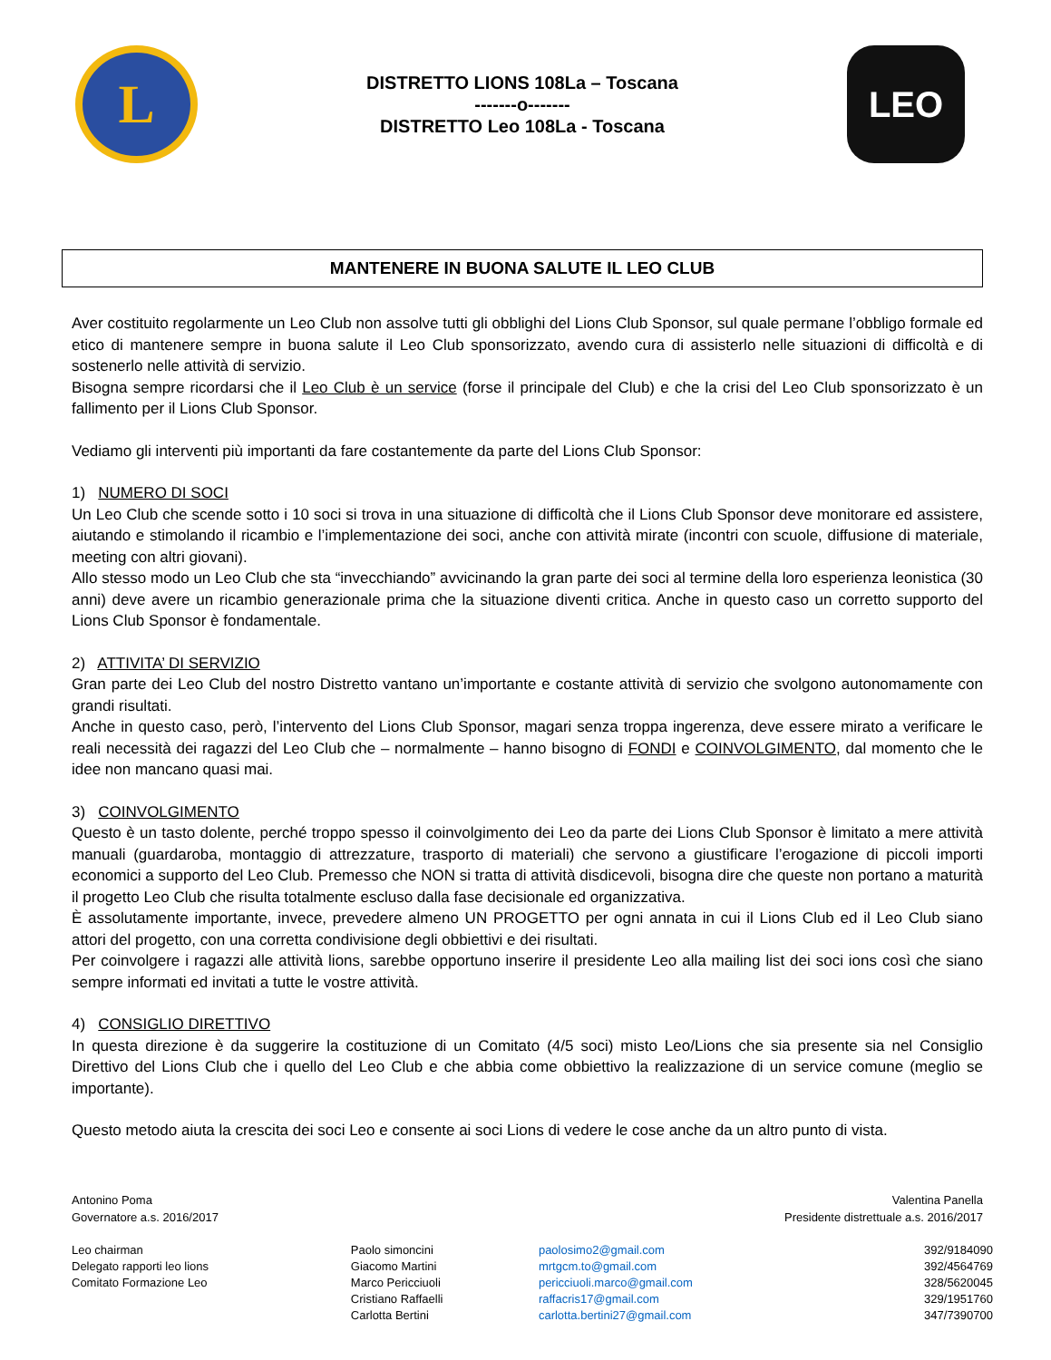L
DISTRETTO LIONS 108La – Toscana
-------o-------
DISTRETTO Leo 108La - Toscana
LEO
MANTENERE IN BUONA SALUTE IL LEO CLUB
Aver costituito regolarmente un Leo Club non assolve tutti gli obblighi del Lions Club Sponsor, sul quale permane l’obbligo formale ed etico di mantenere sempre in buona salute il Leo Club sponsorizzato, avendo cura di assisterlo nelle situazioni di difficoltà e di sostenerlo nelle attività di servizio.
Bisogna sempre ricordarsi che il Leo Club è un service (forse il principale del Club) e che la crisi del Leo Club sponsorizzato è un fallimento per il Lions Club Sponsor.
Vediamo gli interventi più importanti da fare costantemente da parte del Lions Club Sponsor:
1) NUMERO DI SOCI
Un Leo Club che scende sotto i 10 soci si trova in una situazione di difficoltà che il Lions Club Sponsor deve monitorare ed assistere, aiutando e stimolando il ricambio e l’implementazione dei soci, anche con attività mirate (incontri con scuole, diffusione di materiale, meeting con altri giovani).
Allo stesso modo un Leo Club che sta “invecchiando” avvicinando la gran parte dei soci al termine della loro esperienza leonistica (30 anni) deve avere un ricambio generazionale prima che la situazione diventi critica. Anche in questo caso un corretto supporto del Lions Club Sponsor è fondamentale.
2) ATTIVITA’ DI SERVIZIO
Gran parte dei Leo Club del nostro Distretto vantano un’importante e costante attività di servizio che svolgono autonomamente con grandi risultati.
Anche in questo caso, però, l’intervento del Lions Club Sponsor, magari senza troppa ingerenza, deve essere mirato a verificare le reali necessità dei ragazzi del Leo Club che – normalmente – hanno bisogno di FONDI e COINVOLGIMENTO, dal momento che le idee non mancano quasi mai.
3) COINVOLGIMENTO
Questo è un tasto dolente, perché troppo spesso il coinvolgimento dei Leo da parte dei Lions Club Sponsor è limitato a mere attività manuali (guardaroba, montaggio di attrezzature, trasporto di materiali) che servono a giustificare l’erogazione di piccoli importi economici a supporto del Leo Club. Premesso che NON si tratta di attività disdicevoli, bisogna dire che queste non portano a maturità il progetto Leo Club che risulta totalmente escluso dalla fase decisionale ed organizzativa.
È assolutamente importante, invece, prevedere almeno UN PROGETTO per ogni annata in cui il Lions Club ed il Leo Club siano attori del progetto, con una corretta condivisione degli obbiettivi e dei risultati.
Per coinvolgere i ragazzi alle attività lions, sarebbe opportuno inserire il presidente Leo alla mailing list dei soci ions così che siano sempre informati ed invitati a tutte le vostre attività.
4) CONSIGLIO DIRETTIVO
In questa direzione è da suggerire la costituzione di un Comitato (4/5 soci) misto Leo/Lions che sia presente sia nel Consiglio Direttivo del Lions Club che i quello del Leo Club e che abbia come obbiettivo la realizzazione di un service comune (meglio se importante).
Questo metodo aiuta la crescita dei soci Leo e consente ai soci Lions di vedere le cose anche da un altro punto di vista.
Antonino Poma
Governatore a.s. 2016/2017
Valentina Panella
Presidente distrettuale a.s. 2016/2017
| Leo chairman | Paolo simoncini | paolosimo2@gmail.com | 392/9184090 |
| Delegato rapporti leo lions | Giacomo Martini | mrtgcm.to@gmail.com | 392/4564769 |
| Comitato Formazione Leo | Marco Pericciuoli | pericciuoli.marco@gmail.com | 328/5620045 |
| | Cristiano Raffaelli | raffacris17@gmail.com | 329/1951760 |
| | Carlotta Bertini | carlotta.bertini27@gmail.com | 347/7390700 |